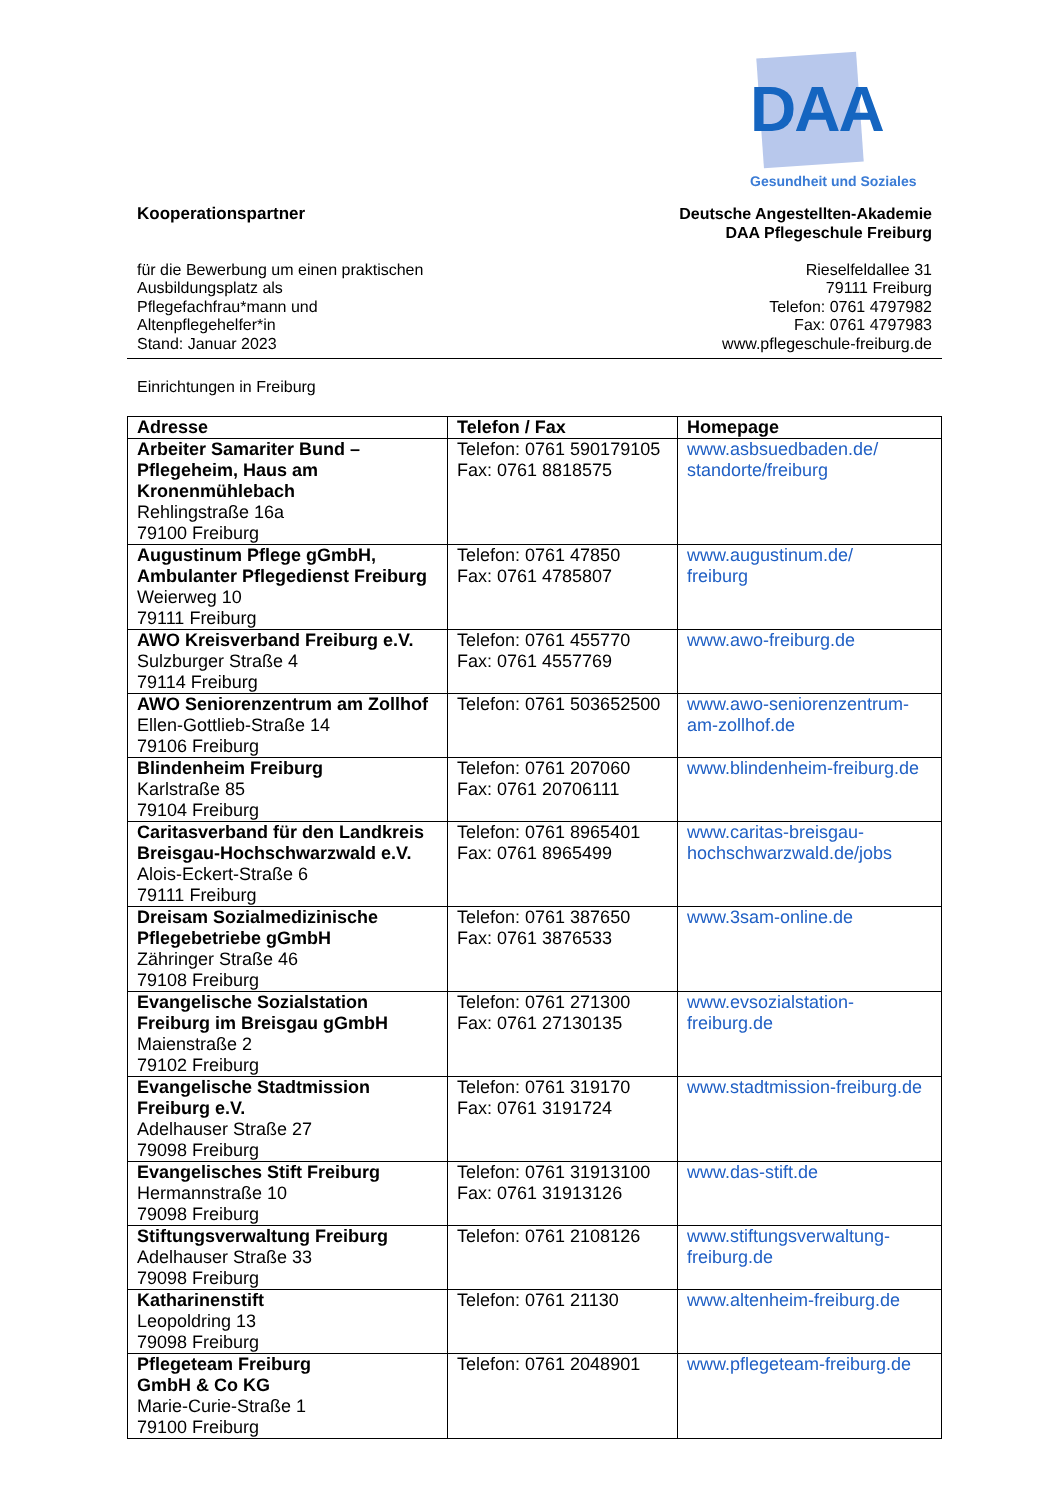DAA
Gesundheit und Soziales
Kooperationspartner
für die Bewerbung um einen praktischen
Ausbildungsplatz als
Pflegefachfrau*mann und
Altenpflegehelfer*in
Stand: Januar 2023
Deutsche Angestellten-Akademie
DAA Pflegeschule Freiburg
Rieselfeldallee 31
79111 Freiburg
Telefon: 0761 4797982
Fax: 0761 4797983
www.pflegeschule-freiburg.de
Einrichtungen in Freiburg
| Adresse | Telefon / Fax | Homepage |
| --- | --- | --- |
| Arbeiter Samariter Bund – Pflegeheim, Haus am Kronenmühlebach Rehlingstraße 16a 79100 Freiburg | Telefon: 0761 590179105 Fax: 0761 8818575 | www.asbsuedbaden.de/ standorte/freiburg |
| Augustinum Pflege gGmbH, Ambulanter Pflegedienst Freiburg Weierweg 10 79111 Freiburg | Telefon: 0761 47850 Fax: 0761 4785807 | www.augustinum.de/ freiburg |
| AWO Kreisverband Freiburg e.V. Sulzburger Straße 4 79114 Freiburg | Telefon: 0761 455770 Fax: 0761 4557769 | www.awo-freiburg.de |
| AWO Seniorenzentrum am Zollhof Ellen-Gottlieb-Straße 14 79106 Freiburg | Telefon: 0761 503652500 | www.awo-seniorenzentrum- am-zollhof.de |
| Blindenheim Freiburg Karlstraße 85 79104 Freiburg | Telefon: 0761 207060 Fax: 0761 20706111 | www.blindenheim-freiburg.de |
| Caritasverband für den Landkreis Breisgau-Hochschwarzwald e.V. Alois-Eckert-Straße 6 79111 Freiburg | Telefon: 0761 8965401 Fax: 0761 8965499 | www.caritas-breisgau- hochschwarzwald.de/jobs |
| Dreisam Sozialmedizinische Pflegebetriebe gGmbH Zähringer Straße 46 79108 Freiburg | Telefon: 0761 387650 Fax: 0761 3876533 | www.3sam-online.de |
| Evangelische Sozialstation Freiburg im Breisgau gGmbH Maienstraße 2 79102 Freiburg | Telefon: 0761 271300 Fax: 0761 27130135 | www.evsozialstation- freiburg.de |
| Evangelische Stadtmission Freiburg e.V. Adelhauser Straße 27 79098 Freiburg | Telefon: 0761 319170 Fax: 0761 3191724 | www.stadtmission-freiburg.de |
| Evangelisches Stift Freiburg Hermannstraße 10 79098 Freiburg | Telefon: 0761 31913100 Fax: 0761 31913126 | www.das-stift.de |
| Stiftungsverwaltung Freiburg Adelhauser Straße 33 79098 Freiburg | Telefon: 0761 2108126 | www.stiftungsverwaltung- freiburg.de |
| Katharinenstift Leopoldring 13 79098 Freiburg | Telefon: 0761 21130 | www.altenheim-freiburg.de |
| Pflegeteam Freiburg GmbH & Co KG Marie-Curie-Straße 1 79100 Freiburg | Telefon: 0761 2048901 | www.pflegeteam-freiburg.de |